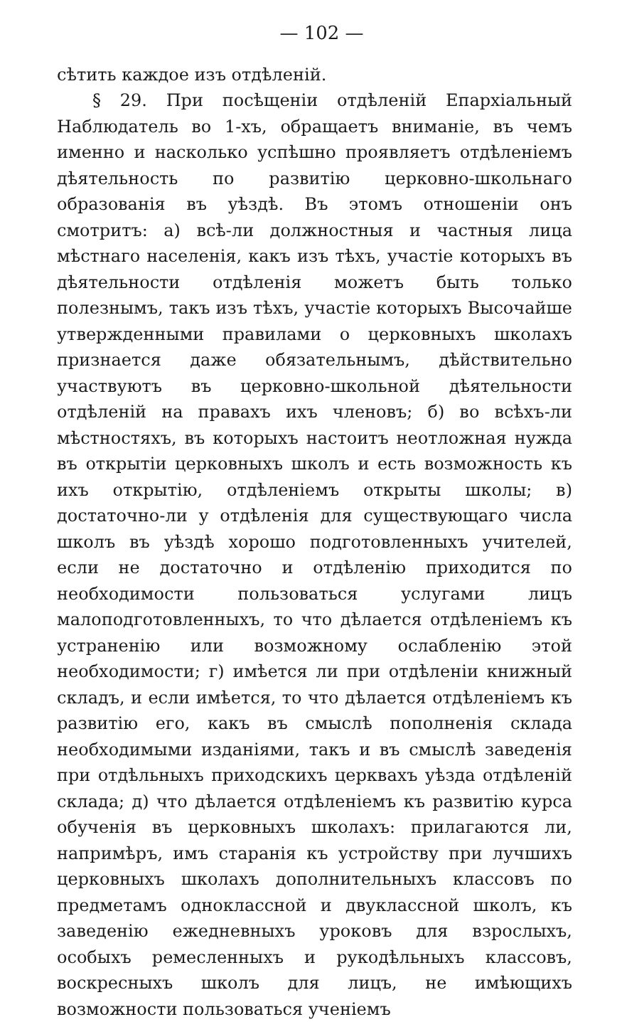— 102 —
сѣтить каждое изъ отдѣленій.
§ 29. При посѣщеніи отдѣленій Епархіальный Наблюдатель во 1-хъ, обращаетъ вниманіе, въ чемъ именно и насколько успѣшно проявляетъ отдѣленіемъ дѣятельность по развитію церковно-школьнаго образованія въ уѣздѣ. Въ этомъ отношеніи онъ смотритъ: а) всѣ-ли должностныя и частныя лица мѣстнаго населенія, какъ изъ тѣхъ, участіе которыхъ въ дѣятельности отдѣленія можетъ быть только полезнымъ, такъ изъ тѣхъ, участіе которыхъ Высочайше утвержденными правилами о церковныхъ школахъ признается даже обязательнымъ, дѣйствительно участвуютъ въ церковно-школьной дѣятельности отдѣленій на правахъ ихъ членовъ; б) во всѣхъ-ли мѣстностяхъ, въ которыхъ настоитъ неотложная нужда въ открытіи церковныхъ школъ и есть возможность къ ихъ открытію, отдѣленіемъ открыты школы; в) достаточно-ли у отдѣленія для существующаго числа школъ въ уѣздѣ хорошо подготовленныхъ учителей, если не достаточно и отдѣленію приходится по необходимости пользоваться услугами лицъ малоподготовленныхъ, то что дѣлается отдѣленіемъ къ устраненію или возможному ослабленію этой необходимости; г) имѣется ли при отдѣленіи книжный складъ, и если имѣется, то что дѣлается отдѣленіемъ къ развитію его, какъ въ смыслѣ пополненія склада необходимыми изданіями, такъ и въ смыслѣ заведенія при отдѣльныхъ приходскихъ церквахъ уѣзда отдѣленій склада; д) что дѣлается отдѣленіемъ къ развитію курса обученія въ церковныхъ школахъ: прилагаются ли, напримѣръ, имъ старанія къ устройству при лучшихъ церковныхъ школахъ дополнительныхъ классовъ по предметамъ одноклассной и двуклассной школъ, къ заведенію ежедневныхъ уроковъ для взрослыхъ, особыхъ ремесленныхъ и рукодѣльныхъ классовъ, воскресныхъ школъ для лицъ, не имѣющихъ возможности пользоваться ученіемъ